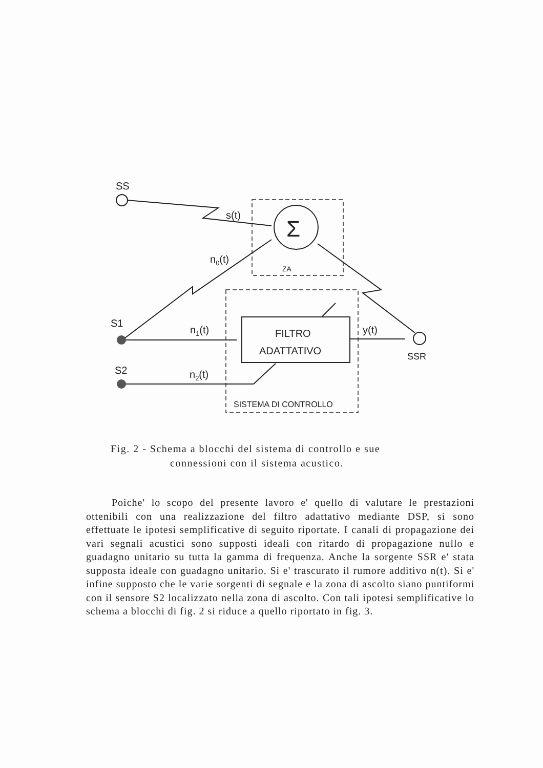SS
s(t)
Σ
n0(t)
ZA
S1
n1(t)
FILTRO
ADATTATIVO
y(t)
SSR
S2
n2(t)
SISTEMA DI CONTROLLO
Fig. 2 - Schema a blocchi del sistema di controllo e sue
connessioni con il sistema acustico.
Poiche' lo scopo del presente lavoro e' quello di valutare le prestazioni ottenibili con una realizzazione del filtro adattativo mediante DSP, si sono effettuate le ipotesi semplificative di seguito riportate. I canali di propagazione dei vari segnali acustici sono supposti ideali con ritardo di propagazione nullo e guadagno unitario su tutta la gamma di frequenza. Anche la sorgente SSR e' stata supposta ideale con guadagno unitario. Si e' trascurato il rumore additivo n(t). Si e' infine supposto che le varie sorgenti di segnale e la zona di ascolto siano puntiformi con il sensore S2 localizzato nella zona di ascolto. Con tali ipotesi semplificative lo schema a blocchi di fig. 2 si riduce a quello riportato in fig. 3.